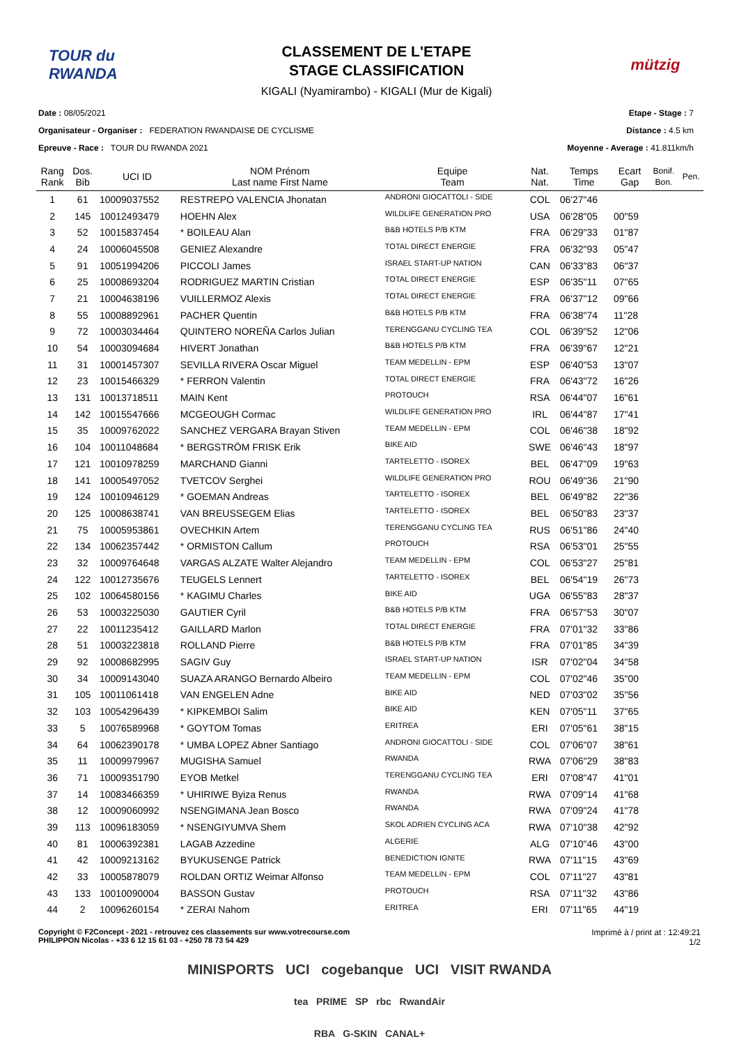TOUR du RWANDA
CLASSEMENT DE L'ETAPE
STAGE CLASSIFICATION
KIGALI (Nyamirambo) - KIGALI (Mur de Kigali)
mützig
Date : 08/05/2021
Organisateur - Organiser : FEDERATION RWANDAISE DE CYCLISME
Epreuve - Race : TOUR DU RWANDA 2021
Etape - Stage : 7
Distance : 4.5 km
Moyenne - Average : 41.811km/h
| Rang Rank | Dos. Bib | UCI ID | NOM Prénom Last name First Name | Equipe Team | Nat. Nat. | Temps Time | Ecart Gap | Bonif. Bon. | Pen. |
| --- | --- | --- | --- | --- | --- | --- | --- | --- | --- |
| 1 | 61 | 10009037552 | RESTREPO VALENCIA Jhonatan | ANDRONI GIOCATTOLI - SIDE | COL | 06'27"46 | | | |
| 2 | 145 | 10012493479 | HOEHN Alex | WILDLIFE GENERATION PRO | USA | 06'28"05 | 00"59 | | |
| 3 | 52 | 10015837454 | * BOILEAU Alan | B&B HOTELS P/B KTM | FRA | 06'29"33 | 01"87 | | |
| 4 | 24 | 10006045508 | GENIEZ Alexandre | TOTAL DIRECT ENERGIE | FRA | 06'32"93 | 05"47 | | |
| 5 | 91 | 10051994206 | PICCOLI James | ISRAEL START-UP NATION | CAN | 06'33"83 | 06"37 | | |
| 6 | 25 | 10008693204 | RODRIGUEZ MARTIN Cristian | TOTAL DIRECT ENERGIE | ESP | 06'35"11 | 07"65 | | |
| 7 | 21 | 10004638196 | VUILLERMOZ Alexis | TOTAL DIRECT ENERGIE | FRA | 06'37"12 | 09"66 | | |
| 8 | 55 | 10008892961 | PACHER Quentin | B&B HOTELS P/B KTM | FRA | 06'38"74 | 11"28 | | |
| 9 | 72 | 10003034464 | QUINTERO NOREÑA Carlos Julian | TERENGGANU CYCLING TEA | COL | 06'39"52 | 12"06 | | |
| 10 | 54 | 10003094684 | HIVERT Jonathan | B&B HOTELS P/B KTM | FRA | 06'39"67 | 12"21 | | |
| 11 | 31 | 10001457307 | SEVILLA RIVERA Oscar Miguel | TEAM MEDELLIN - EPM | ESP | 06'40"53 | 13"07 | | |
| 12 | 23 | 10015466329 | * FERRON Valentin | TOTAL DIRECT ENERGIE | FRA | 06'43"72 | 16"26 | | |
| 13 | 131 | 10013718511 | MAIN Kent | PROTOUCH | RSA | 06'44"07 | 16"61 | | |
| 14 | 142 | 10015547666 | MCGEOUGH Cormac | WILDLIFE GENERATION PRO | IRL | 06'44"87 | 17"41 | | |
| 15 | 35 | 10009762022 | SANCHEZ VERGARA Brayan Stiven | TEAM MEDELLIN - EPM | COL | 06'46"38 | 18"92 | | |
| 16 | 104 | 10011048684 | * BERGSTRÖM FRISK Erik | BIKE AID | SWE | 06'46"43 | 18"97 | | |
| 17 | 121 | 10010978259 | MARCHAND Gianni | TARTELETTO - ISOREX | BEL | 06'47"09 | 19"63 | | |
| 18 | 141 | 10005497052 | TVETCOV Serghei | WILDLIFE GENERATION PRO | ROU | 06'49"36 | 21"90 | | |
| 19 | 124 | 10010946129 | * GOEMAN Andreas | TARTELETTO - ISOREX | BEL | 06'49"82 | 22"36 | | |
| 20 | 125 | 10008638741 | VAN BREUSSEGEM Elias | TARTELETTO - ISOREX | BEL | 06'50"83 | 23"37 | | |
| 21 | 75 | 10005953861 | OVECHKIN Artem | TERENGGANU CYCLING TEA | RUS | 06'51"86 | 24"40 | | |
| 22 | 134 | 10062357442 | * ORMISTON Callum | PROTOUCH | RSA | 06'53"01 | 25"55 | | |
| 23 | 32 | 10009764648 | VARGAS ALZATE Walter Alejandro | TEAM MEDELLIN - EPM | COL | 06'53"27 | 25"81 | | |
| 24 | 122 | 10012735676 | TEUGELS Lennert | TARTELETTO - ISOREX | BEL | 06'54"19 | 26"73 | | |
| 25 | 102 | 10064580156 | * KAGIMU Charles | BIKE AID | UGA | 06'55"83 | 28"37 | | |
| 26 | 53 | 10003225030 | GAUTIER Cyril | B&B HOTELS P/B KTM | FRA | 06'57"53 | 30"07 | | |
| 27 | 22 | 10011235412 | GAILLARD Marlon | TOTAL DIRECT ENERGIE | FRA | 07'01"32 | 33"86 | | |
| 28 | 51 | 10003223818 | ROLLAND Pierre | B&B HOTELS P/B KTM | FRA | 07'01"85 | 34"39 | | |
| 29 | 92 | 10008682995 | SAGIV Guy | ISRAEL START-UP NATION | ISR | 07'02"04 | 34"58 | | |
| 30 | 34 | 10009143040 | SUAZA ARANGO Bernardo Albeiro | TEAM MEDELLIN - EPM | COL | 07'02"46 | 35"00 | | |
| 31 | 105 | 10011061418 | VAN ENGELEN Adne | BIKE AID | NED | 07'03"02 | 35"56 | | |
| 32 | 103 | 10054296439 | * KIPKEMBOI Salim | BIKE AID | KEN | 07'05"11 | 37"65 | | |
| 33 | 5 | 10076589968 | * GOYTOM Tomas | ERITREA | ERI | 07'05"61 | 38"15 | | |
| 34 | 64 | 10062390178 | * UMBA LOPEZ Abner Santiago | ANDRONI GIOCATTOLI - SIDE | COL | 07'06"07 | 38"61 | | |
| 35 | 11 | 10009979967 | MUGISHA Samuel | RWANDA | RWA | 07'06"29 | 38"83 | | |
| 36 | 71 | 10009351790 | EYOB Metkel | TERENGGANU CYCLING TEA | ERI | 07'08"47 | 41"01 | | |
| 37 | 14 | 10083466359 | * UHIRIWE Byiza Renus | RWANDA | RWA | 07'09"14 | 41"68 | | |
| 38 | 12 | 10009060992 | NSENGIMANA Jean Bosco | RWANDA | RWA | 07'09"24 | 41"78 | | |
| 39 | 113 | 10096183059 | * NSENGIYUMVA Shem | SKOL ADRIEN CYCLING ACA | RWA | 07'10"38 | 42"92 | | |
| 40 | 81 | 10006392381 | LAGAB Azzedine | ALGERIE | ALG | 07'10"46 | 43"00 | | |
| 41 | 42 | 10009213162 | BYUKUSENGE Patrick | BENEDICTION IGNITE | RWA | 07'11"15 | 43"69 | | |
| 42 | 33 | 10005878079 | ROLDAN ORTIZ Weimar Alfonso | TEAM MEDELLIN - EPM | COL | 07'11"27 | 43"81 | | |
| 43 | 133 | 10010090004 | BASSON Gustav | PROTOUCH | RSA | 07'11"32 | 43"86 | | |
| 44 | 2 | 10096260154 | * ZERAI Nahom | ERITREA | ERI | 07'11"65 | 44"19 | | |
Copyright © F2Concept - 2021 - retrouvez ces classements sur www.votrecourse.com
PHILIPPON Nicolas - +33 6 12 15 61 03 - +250 78 73 54 429
Imprimé à / print at : 12:49:21
1/2
MINISPORTS UCI cogebanque UCI VISIT RWANDA
tea PRIME SP rbc RwandAir
RBA G-SKIN CANAL+